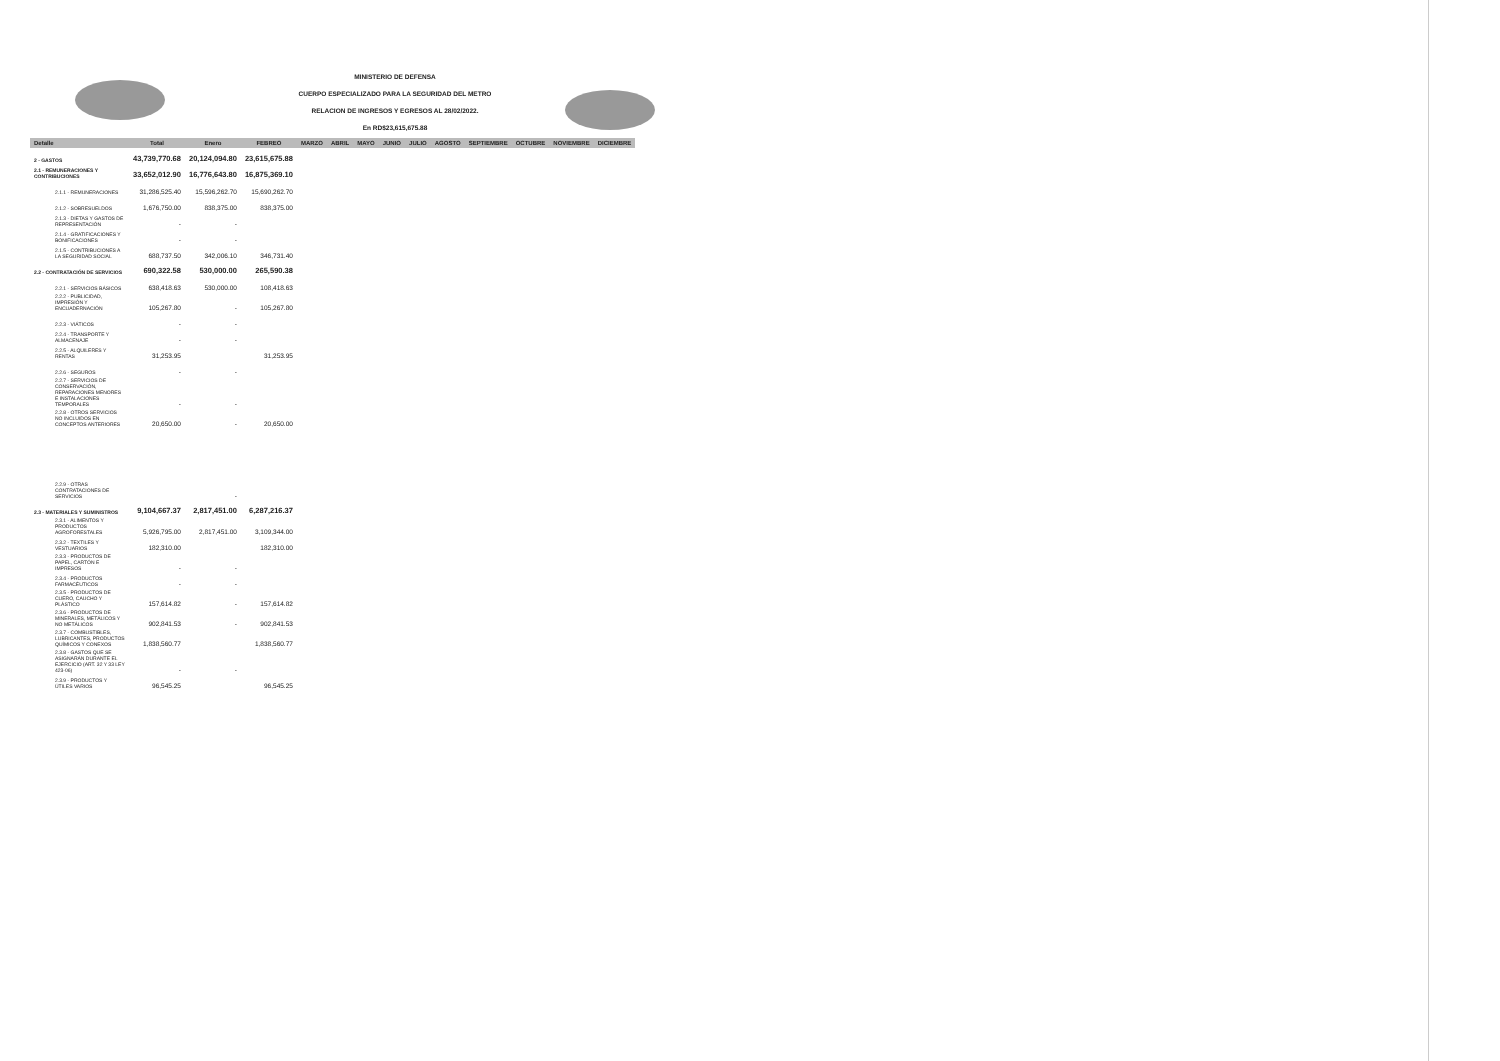MINISTERIO DE DEFENSA
CUERPO ESPECIALIZADO PARA LA SEGURIDAD DEL METRO
RELACION DE INGRESOS Y EGRESOS AL 28/02/2022.
En RD$23,615,675.88
| Detalle | Total | Enero | FEBREO | MARZO | ABRIL | MAYO | JUNIO | JULIO | AGOSTO | SEPTIEMBRE | OCTUBRE | NOVIEMBRE | DICIEMBRE |
| --- | --- | --- | --- | --- | --- | --- | --- | --- | --- | --- | --- | --- | --- |
| 2 - GASTOS | 43,739,770.68 | 20,124,094.80 | 23,615,675.88 | | | | | | | | | | |
| 2.1 - REMUNERACIONES Y CONTRIBUCIONES | 33,652,012.90 | 16,776,643.80 | 16,875,369.10 | | | | | | | | | | |
| 2.1.1 - REMUNERACIONES | 31,286,525.40 | 15,596,262.70 | 15,690,262.70 | | | | | | | | | | |
| 2.1.2 - SOBRESUELDOS | 1,676,750.00 | 838,375.00 | 838,375.00 | | | | | | | | | | |
| 2.1.3 - DIETAS Y GASTOS DE REPRESENTACIÓN | - | - | | | | | | | | | | | |
| 2.1.4 - GRATIFICACIONES Y BONIFICACIONES | - | - | | | | | | | | | | | |
| 2.1.5 - CONTRIBUCIONES A LA SEGURIDAD SOCIAL | 688,737.50 | 342,006.10 | 346,731.40 | | | | | | | | | | |
| 2.2 - CONTRATACIÓN DE SERVICIOS | 690,322.58 | 530,000.00 | 265,590.38 | | | | | | | | | | |
| 2.2.1 - SERVICIOS BÁSICOS | 638,418.63 | 530,000.00 | 108,418.63 | | | | | | | | | | |
| 2.2.2 - PUBLICIDAD, IMPRESIÓN Y ENCUADERNACIÓN | 105,267.80 | - | 105,267.80 | | | | | | | | | | |
| 2.2.3 - VIÁTICOS | - | - | | | | | | | | | | | |
| 2.2.4 - TRANSPORTE Y ALMACENAJE | - | - | | | | | | | | | | | |
| 2.2.5 - ALQUILERES Y RENTAS | 31,253.95 | | 31,253.95 | | | | | | | | | | |
| 2.2.6 - SEGUROS | - | - | | | | | | | | | | | |
| 2.2.7 - SERVICIOS DE CONSERVACIÓN, REPARACIONES MENORES E INSTALACIONES TEMPORALES | - | - | | | | | | | | | | | |
| 2.2.8 - OTROS SERVICIOS NO INCLUIDOS EN CONCEPTOS ANTERIORES | 20,650.00 | - | 20,650.00 | | | | | | | | | | |
| 2.2.9 - OTRAS CONTRATACIONES DE SERVICIOS | | - | | | | | | | | | | | |
| 2.3 - MATERIALES Y SUMINISTROS | 9,104,667.37 | 2,817,451.00 | 6,287,216.37 | | | | | | | | | | |
| 2.3.1 - ALIMENTOS Y PRODUCTOS AGROFORESTALES | 5,926,795.00 | 2,817,451.00 | 3,109,344.00 | | | | | | | | | | |
| 2.3.2 - TEXTILES Y VESTUARIOS | 182,310.00 | | 182,310.00 | | | | | | | | | | |
| 2.3.3 - PRODUCTOS DE PAPEL, CARTÓN E IMPRESOS | - | - | | | | | | | | | | | |
| 2.3.4 - PRODUCTOS FARMACÉUTICOS | - | - | | | | | | | | | | | |
| 2.3.5 - PRODUCTOS DE CUERO, CAUCHO Y PLÁSTICO | 157,614.82 | - | 157,614.82 | | | | | | | | | | |
| 2.3.6 - PRODUCTOS DE MINERALES, METÁLICOS Y NO METÁLICOS | 902,841.53 | - | 902,841.53 | | | | | | | | | | |
| 2.3.7 - COMBUSTIBLES, LUBRICANTES, PRODUCTOS QUÍMICOS Y CONEXOS | 1,838,560.77 | | 1,838,560.77 | | | | | | | | | | |
| 2.3.8 - GASTOS QUE SE ASIGNARÁN DURANTE EL EJERCICIO (ART. 32 Y 33 LEY 423-06) | - | - | | | | | | | | | | | |
| 2.3.9 - PRODUCTOS Y ÚTILES VARIOS | 96,545.25 | | 96,545.25 | | | | | | | | | | |